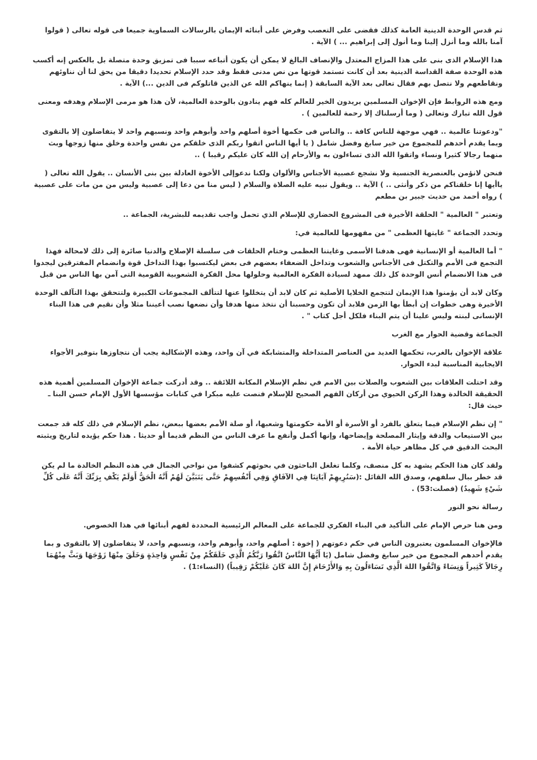ثم قدس الوحدة الدينية العامة كذلك فقضى على التعصب وفرض على أبنائه الإيمان بالرسالات السماوية جميعا فى قوله تعالى ( قولوا آمنا بالله وما أنزل إلينا وما أنول إلى إبراهيم ... ) الآية .
هذا الإسلام الذى بنى على هذا المزاج المعتدل والإنصاف البالغ لا يمكن أن يكون أتباعه سببا فى تمزيق وحدة متصلة بل بالعكس إنه أكسب هذه الوحدة صفة القداسة الدينية بعد أن كانت تستمد قوتها من نص مدنى فقط وقد حدد الإسلام تحديدا دقيقا من يحق لنا أن نناوئهم ونقاطعهم ولا نتصل بهم فقال تعالى بعد الآية السابقة ( إنما ينهاكم الله عن الذين قاتلوكم فى الدين ...) الآية .
ومع هذه الروابط فإن الإخوان المسلمين يريدون الخير للعالم كله فهم ينادون بالوحدة العالمية، لأن هذا هو مرمى الإسلام وهدفه ومعنى قول الله تبارك وتعالى ( وما أرسلناك إلا رحمة للعالمين ) .
"ودعوتنا عالمية .. فهي موجهة للناس كافة .. والناس فى حكمها أخوة أصلهم واحد وأبوهم واحد ونسبهم واحد لا يتفاضلون إلا بالتقوى وبما يقدم أحدهم للمجموع من خير سابغ وفضل شامل ( يا أيها الناس اتقوا ربكم الذى خلقكم من نفس واحدة وخلق منها زوجها وبث منهما رجالا كثيرا ونساء واتقوا الله الذى تساءلون به والأرحام إن الله كان عليكم رقيبا ) ..
فنحن لانؤمن بالعنصرية الجنسية ولا نشجع عصبية الأجناس والألوان ولكنا ندعوإلى الأخوة العادلة بين بنى الأنسان .. يقول الله تعالى ( ياأيها إنا خلقناكم من ذكر وأنثى .. ) الآية .. ويقول نبيه عليه الصلاة والسلام ( ليس منا من دعا إلى عصبية وليس من من مات على عصبية ) رواه أحمد من حديث جبير بن مطعم
وتعتبر " العالمية " الحلقة الأخيرة فى المشروع الحضاري للإسلام الذي تحمل واجب تقديمه للبشرية، الجماعة ..
وتحدد الجماعة " غايتها العظمى " من مفهومها للعالمية في:
" أما العالمية أو الإنسانية فهى هدفنا الأسمى وغايتنا العظمى وختام الحلقات فى سلسلة الإصلاح والدنيا صائرة إلى ذلك لامحالة فهذا التجمع فى الأمم والتكتل فى الأجناس والشعوب وتداخل الضعفاء بعضهم فى بعض ليكتسبوا بهذا التداخل قوة وانضمام المفترقين ليجدوا فى هذا الانضمام أنس الوحدة كل ذلك ممهد لسيادة الفكرة العالمية وحلولها محل الفكرة الشعوبية القومية التى آمن بها الناس من قبل
وكان لابد أن يؤمنوا هذا الإيمان لتتجمع الخلايا الأصلية ثم كان لابد أن يتخللوا عنها لتتألف المجموعات الكبيرة ولتتحقق بهذا التآلف الوحدة الأخيرة وهى خطوات إن أبطأ بها الزمن فلابد أن تكون وحسبنا أن نتخذ منها هدفا وأن نضعها نصب أعيننا مثلا وأن نقيم فى هذا البناء الإنسانى لبنته وليس علينا أن يتم البناء فلكل أجل كتاب " .
الجماعة وقضية الحوار مع الغرب
علاقة الإخوان بالغرب، تحكمها العديد من العناصر المتداخلة والمتشابكة في آن واحد، وهذه الإشكالية يجب أن نتجاوزها بتوفير الأجواء الايجابية المناسبة لبدء الحوار.
وقد احتلت العلاقات بين الشعوب والصلات بين الامم في نظم الإسلام المكانة اللائقة .. وقد أدركت جماعة الإخوان المسلمين أهمية هذه الحقيقة الخالدة وهذا الركن الحيوي من أركان الفهم الصحيح للإسلام فنصت عليه مبكرا في كتابات مؤسسها الأول الإمام حسن البنا ـ حيث قال:
" إن نظم الإسلام فيما يتعلق بالفرد أو الأسرة أو الأمة حكومتها وشعبها، أو صلة الأمم بعضها ببعض، نظم الإسلام في ذلك كله قد جمعت بين الاستيعاب والدقة وإيثار المصلحة وإيضاحها، وإنها أكمل وأنفع ما عرف الناس من النظم قديما أو حديثا . هذا حكم يؤيده لتاريخ ويثبته البحث الدقيق في كل مظاهر حياة الأمة .
ولقد كان هذا الحكم يشهد به كل منصف، وكلما تغلغل الباحثون في بحوثهم كشفوا من نواحي الجمال في هذه النظم الخالدة ما لم يكن قد خطر ببال سلفهم، وصدق الله القائل :(سَنُرِيهِمْ آيَاتِنَا فِي الآفَاقِ وَفِي أَنْفُسِهِمْ حَتَّى يَتَبَيَّنَ لَهُمْ أَنَّهُ الْحَقُّ أَوَلَمْ يَكْفِ بِرَبِّكَ أَنَّهُ عَلَى كُلِّ شَيْءٍ شَهِيدٌ) (فصلت:53) .
رسالة نحو النور
ومن هنا حرص الإمام على التأكيد في البناء الفكري للجماعة على المعالم الرئيسية المحددة لفهم أبنائها في هذا الخصوص.
فالإخوان المسلمون يعتبرون الناس في حكم دعوتهم ( إخوة : أصلهم واحد، وأبوهم واحد، ونسبهم واحد، لا يتفاضلون إلا بالتقوى و بما يقدم أحدهم المجموع من خير سابغ وفضل شامل (يَا أَيُّهَا النَّاسُ اتَّقُوا رَبَّكُمُ الَّذِي خَلَقَكُمْ مِنْ نَفْسٍ وَاحِدَةٍ وَخَلَقَ مِنْهَا زَوْجَهَا وَبَثَّ مِنْهُمَا رِجَالاً كَثِيراً وَنِسَاءً وَاتَّقُوا اللهَ الَّذِي تَسَاءَلُونَ بِهِ وَالأَرْحَامَ إِنَّ اللهَ كَانَ عَلَيْكُمْ رَقِيباً) (النساء:1) .